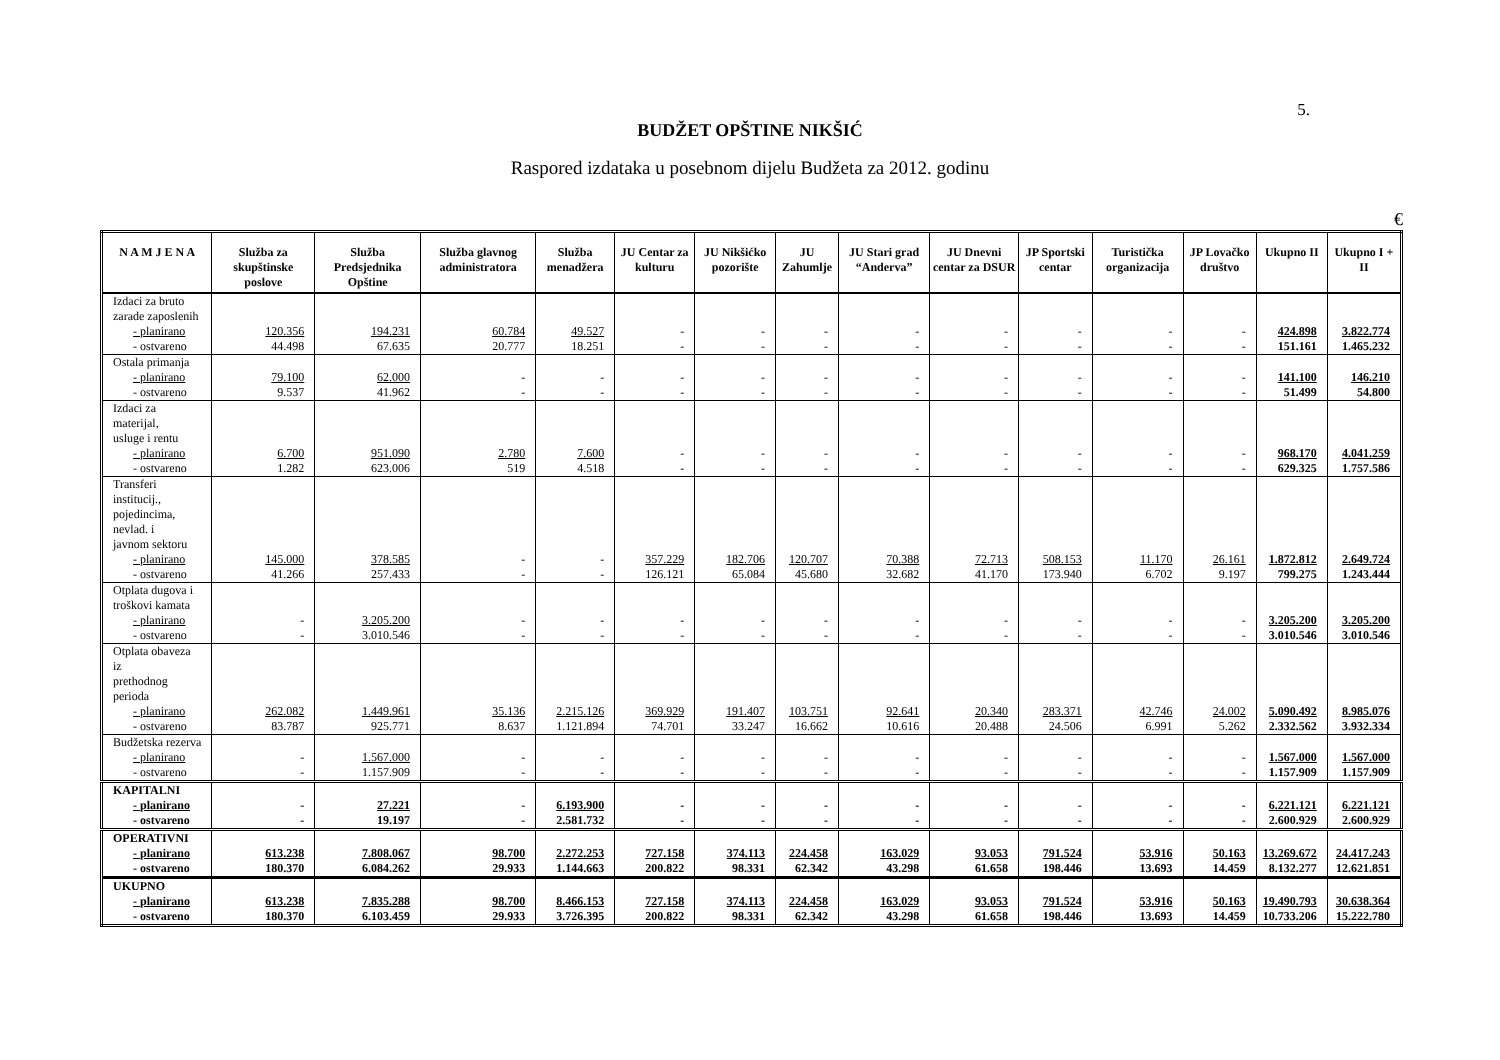5.
BUDŽET OPŠTINE NIKŠIĆ
Raspored izdataka u posebnom dijelu Budžeta za 2012. godinu
€
| N A M J E N A | Služba za skupštinske poslove | Služba Predsjednika Opštine | Služba glavnog administratora | Služba menadžera | JU Centar za kulturu | JU Nikšićko pozorište | JU Zahumlje | JU Stari grad “Anderva” | JU Dnevni centar za DSUR | JP Sportski centar | Turistička organizacija | JP Lovačko društvo | Ukupno II | Ukupno I + II |
| --- | --- | --- | --- | --- | --- | --- | --- | --- | --- | --- | --- | --- | --- | --- |
| Izdaci za bruto zarade zaposlenih | | | | | | | | | | | | | | |
| - planirano | 120.356 | 194.231 | 60.784 | 49.527 | - | - | - | - | - | - | - | - | 424.898 | 3.822.774 |
| - ostvareno | 44.498 | 67.635 | 20.777 | 18.251 | - | - | - | - | - | - | - | - | 151.161 | 1.465.232 |
| Ostala primanja | | | | | | | | | | | | | | |
| - planirano | 79.100 | 62.000 | - | - | - | - | - | - | - | - | - | - | 141.100 | 146.210 |
| - ostvareno | 9.537 | 41.962 | - | - | - | - | - | - | - | - | - | - | 51.499 | 54.800 |
| Izdaci za materijal, usluge i rentu | | | | | | | | | | | | | | |
| - planirano | 6.700 | 951.090 | 2.780 | 7.600 | - | - | - | - | - | - | - | - | 968.170 | 4.041.259 |
| - ostvareno | 1.282 | 623.006 | 519 | 4.518 | - | - | - | - | - | - | - | - | 629.325 | 1.757.586 |
| Transferi institucij., pojedincima, nevlad. i javnom sektoru | | | | | | | | | | | | | | |
| - planirano | 145.000 | 378.585 | - | - | 357.229 | 182.706 | 120.707 | 70.388 | 72.713 | 508.153 | 11.170 | 26.161 | 1.872.812 | 2.649.724 |
| - ostvareno | 41.266 | 257.433 | - | - | 126.121 | 65.084 | 45.680 | 32.682 | 41.170 | 173.940 | 6.702 | 9.197 | 799.275 | 1.243.444 |
| Otplata dugova i troškovi kamata | | | | | | | | | | | | | | |
| - planirano | - | 3.205.200 | - | - | - | - | - | - | - | - | - | - | 3.205.200 | 3.205.200 |
| - ostvareno | - | 3.010.546 | - | - | - | - | - | - | - | - | - | - | 3.010.546 | 3.010.546 |
| Otplata obaveza iz prethodnog perioda | | | | | | | | | | | | | | |
| - planirano | 262.082 | 1.449.961 | 35.136 | 2.215.126 | 369.929 | 191.407 | 103.751 | 92.641 | 20.340 | 283.371 | 42.746 | 24.002 | 5.090.492 | 8.985.076 |
| - ostvareno | 83.787 | 925.771 | 8.637 | 1.121.894 | 74.701 | 33.247 | 16.662 | 10.616 | 20.488 | 24.506 | 6.991 | 5.262 | 2.332.562 | 3.932.334 |
| Budžetska rezerva | | | | | | | | | | | | | | |
| - planirano | - | 1.567.000 | - | - | - | - | - | - | - | - | - | - | 1.567.000 | 1.567.000 |
| - ostvareno | - | 1.157.909 | - | - | - | - | - | - | - | - | - | - | 1.157.909 | 1.157.909 |
| KAPITALNI | | | | | | | | | | | | | | |
| - planirano | - | 27.221 | - | 6.193.900 | - | - | - | - | - | - | - | - | 6.221.121 | 6.221.121 |
| - ostvareno | - | 19.197 | - | 2.581.732 | - | - | - | - | - | - | - | - | 2.600.929 | 2.600.929 |
| OPERATIVNI | | | | | | | | | | | | | | |
| - planirano | 613.238 | 7.808.067 | 98.700 | 2.272.253 | 727.158 | 374.113 | 224.458 | 163.029 | 93.053 | 791.524 | 53.916 | 50.163 | 13.269.672 | 24.417.243 |
| - ostvareno | 180.370 | 6.084.262 | 29.933 | 1.144.663 | 200.822 | 98.331 | 62.342 | 43.298 | 61.658 | 198.446 | 13.693 | 14.459 | 8.132.277 | 12.621.851 |
| UKUPNO | | | | | | | | | | | | | | |
| - planirano | 613.238 | 7.835.288 | 98.700 | 8.466.153 | 727.158 | 374.113 | 224.458 | 163.029 | 93.053 | 791.524 | 53.916 | 50.163 | 19.490.793 | 30.638.364 |
| - ostvareno | 180.370 | 6.103.459 | 29.933 | 3.726.395 | 200.822 | 98.331 | 62.342 | 43.298 | 61.658 | 198.446 | 13.693 | 14.459 | 10.733.206 | 15.222.780 |